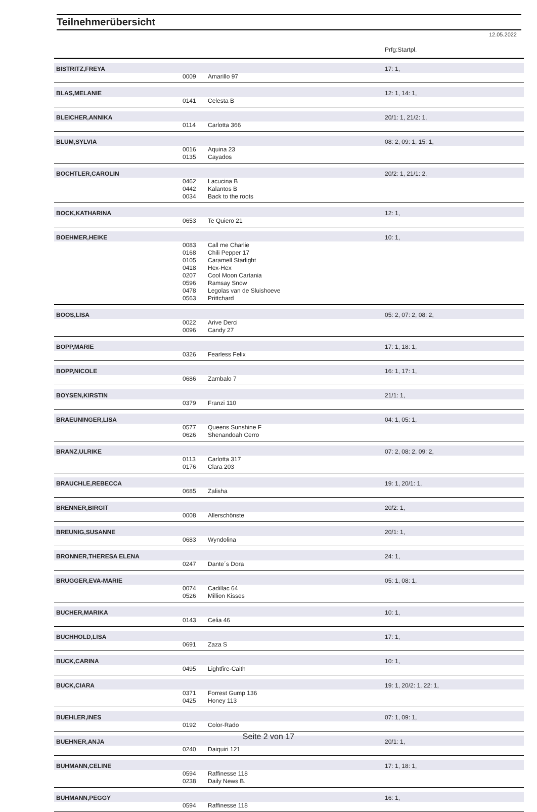Teilnehmerübersicht
12.05.2022
| | | | Prfg:Startpl. |
| BISTRITZ,FREYA | | | 17: 1, |
| | 0009 | Amarillo 97 | |
| BLAS,MELANIE | | | 12: 1, 14: 1, |
| | 0141 | Celesta B | |
| BLEICHER,ANNIKA | | | 20/1: 1, 21/2: 1, |
| | 0114 | Carlotta 366 | |
| BLUM,SYLVIA | | | 08: 2, 09: 1, 15: 1, |
| | 0016 | Aquina 23 | |
| | 0135 | Cayados | |
| BOCHTLER,CAROLIN | | | 20/2: 1, 21/1: 2, |
| | 0462 | Lacucina B | |
| | 0442 | Kalantos B | |
| | 0034 | Back to the roots | |
| BOCK,KATHARINA | | | 12: 1, |
| | 0653 | Te Quiero 21 | |
| BOEHMER,HEIKE | | | 10: 1, |
| | 0083 | Call me Charlie | |
| | 0168 | Chili Pepper 17 | |
| | 0105 | Caramell Starlight | |
| | 0418 | Hex-Hex | |
| | 0207 | Cool Moon Cartania | |
| | 0596 | Ramsay Snow | |
| | 0478 | Legolas van de Sluishoeve | |
| | 0563 | Prittchard | |
| BOOS,LISA | | | 05: 2, 07: 2, 08: 2, |
| | 0022 | Arive Derci | |
| | 0096 | Candy 27 | |
| BOPP,MARIE | | | 17: 1, 18: 1, |
| | 0326 | Fearless Felix | |
| BOPP,NICOLE | | | 16: 1, 17: 1, |
| | 0686 | Zambalo 7 | |
| BOYSEN,KIRSTIN | | | 21/1: 1, |
| | 0379 | Franzi 110 | |
| BRAEUNINGER,LISA | | | 04: 1, 05: 1, |
| | 0577 | Queens Sunshine F | |
| | 0626 | Shenandoah Cerro | |
| BRANZ,ULRIKE | | | 07: 2, 08: 2, 09: 2, |
| | 0113 | Carlotta 317 | |
| | 0176 | Clara 203 | |
| BRAUCHLE,REBECCA | | | 19: 1, 20/1: 1, |
| | 0685 | Zalisha | |
| BRENNER,BIRGIT | | | 20/2: 1, |
| | 0008 | Allerschönste | |
| BREUNIG,SUSANNE | | | 20/1: 1, |
| | 0683 | Wyndolina | |
| BRONNER,THERESA ELENA | | | 24: 1, |
| | 0247 | Dante´s Dora | |
| BRUGGER,EVA-MARIE | | | 05: 1, 08: 1, |
| | 0074 | Cadillac 64 | |
| | 0526 | Million Kisses | |
| BUCHER,MARIKA | | | 10: 1, |
| | 0143 | Celia 46 | |
| BUCHHOLD,LISA | | | 17: 1, |
| | 0691 | Zaza S | |
| BUCK,CARINA | | | 10: 1, |
| | 0495 | Lightfire-Caith | |
| BUCK,CIARA | | | 19: 1, 20/2: 1, 22: 1, |
| | 0371 | Forrest Gump 136 | |
| | 0425 | Honey 113 | |
| BUEHLER,INES | | | 07: 1, 09: 1, |
| | 0192 | Color-Rado | |
| BUEHNER,ANJA | | | 20/1: 1, |
| | 0240 | Daiquiri 121 | |
| BUHMANN,CELINE | | | 17: 1, 18: 1, |
| | 0594 | Raffinesse 118 | |
| | 0238 | Daily News B. | |
| BUHMANN,PEGGY | | | 16: 1, |
| | 0594 | Raffinesse 118 | |
Seite 2 von 17